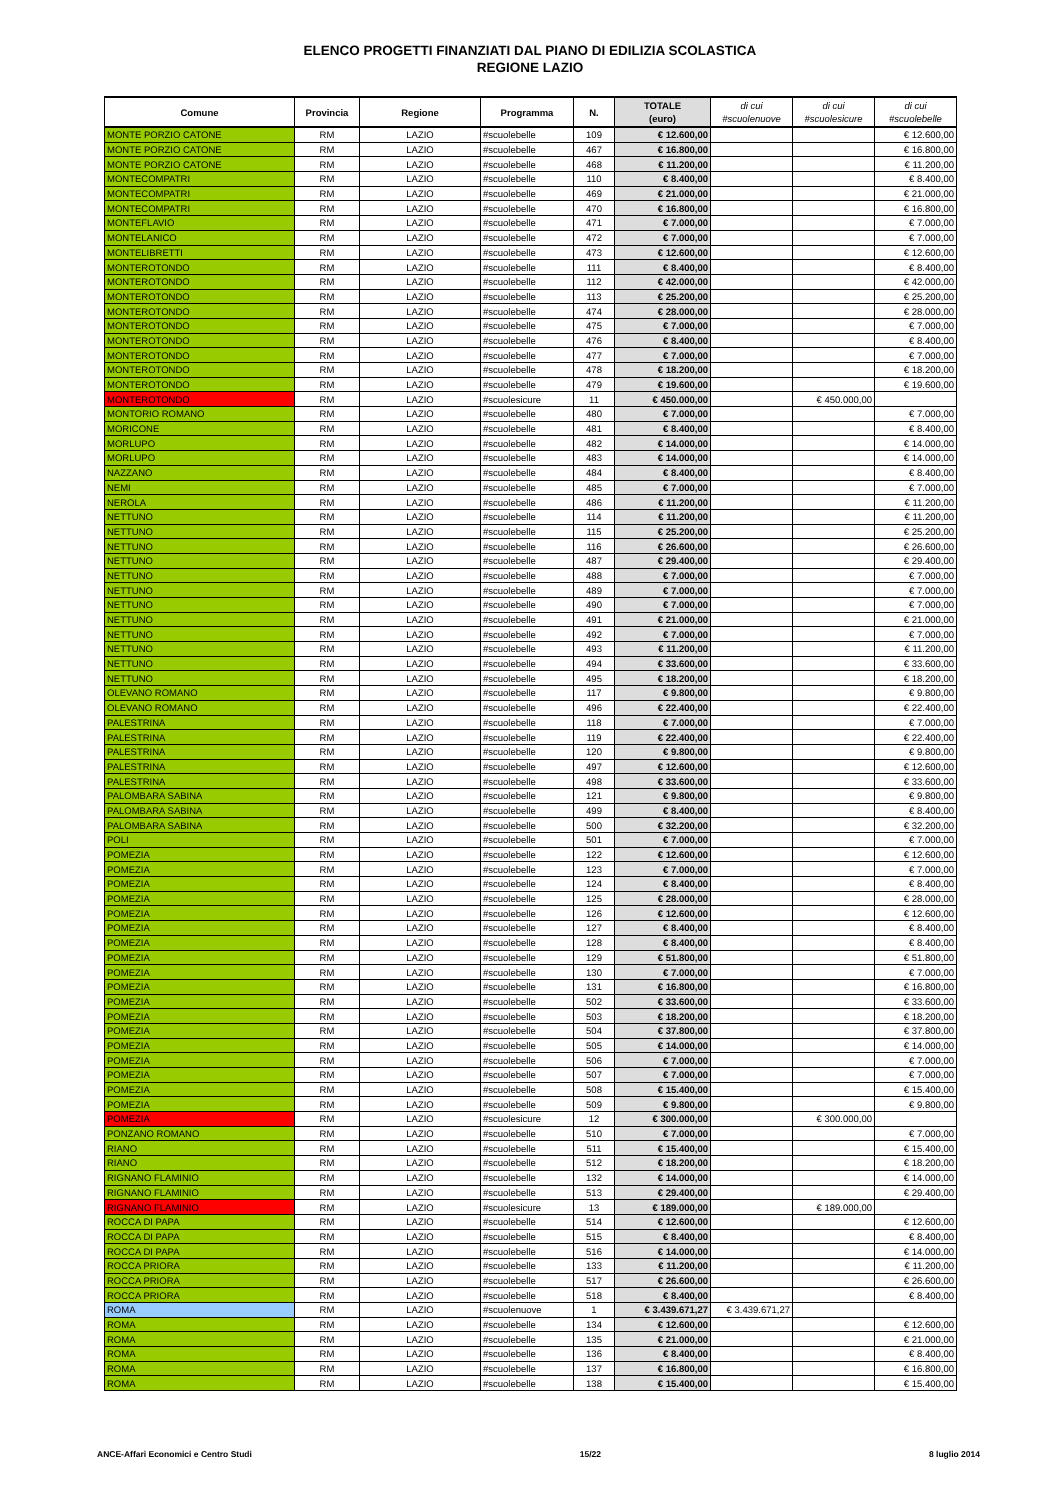ELENCO PROGETTI FINANZIATI DAL PIANO DI EDILIZIA SCOLASTICA
REGIONE LAZIO
| Comune | Provincia | Regione | Programma | N. | TOTALE (euro) | di cui #scuolenuove | di cui #scuolesicure | di cui #scuolebelle |
| --- | --- | --- | --- | --- | --- | --- | --- | --- |
| MONTE PORZIO CATONE | RM | LAZIO | #scuolebelle | 109 | € 12.600,00 | | | € 12.600,00 |
| MONTE PORZIO CATONE | RM | LAZIO | #scuolebelle | 467 | € 16.800,00 | | | € 16.800,00 |
| MONTE PORZIO CATONE | RM | LAZIO | #scuolebelle | 468 | € 11.200,00 | | | € 11.200,00 |
| MONTECOMPATRI | RM | LAZIO | #scuolebelle | 110 | € 8.400,00 | | | € 8.400,00 |
| MONTECOMPATRI | RM | LAZIO | #scuolebelle | 469 | € 21.000,00 | | | € 21.000,00 |
| MONTECOMPATRI | RM | LAZIO | #scuolebelle | 470 | € 16.800,00 | | | € 16.800,00 |
| MONTEFLAVIO | RM | LAZIO | #scuolebelle | 471 | € 7.000,00 | | | € 7.000,00 |
| MONTELANICO | RM | LAZIO | #scuolebelle | 472 | € 7.000,00 | | | € 7.000,00 |
| MONTELIBRETTI | RM | LAZIO | #scuolebelle | 473 | € 12.600,00 | | | € 12.600,00 |
| MONTEROTONDO | RM | LAZIO | #scuolebelle | 111 | € 8.400,00 | | | € 8.400,00 |
| MONTEROTONDO | RM | LAZIO | #scuolebelle | 112 | € 42.000,00 | | | € 42.000,00 |
| MONTEROTONDO | RM | LAZIO | #scuolebelle | 113 | € 25.200,00 | | | € 25.200,00 |
| MONTEROTONDO | RM | LAZIO | #scuolebelle | 474 | € 28.000,00 | | | € 28.000,00 |
| MONTEROTONDO | RM | LAZIO | #scuolebelle | 475 | € 7.000,00 | | | € 7.000,00 |
| MONTEROTONDO | RM | LAZIO | #scuolebelle | 476 | € 8.400,00 | | | € 8.400,00 |
| MONTEROTONDO | RM | LAZIO | #scuolebelle | 477 | € 7.000,00 | | | € 7.000,00 |
| MONTEROTONDO | RM | LAZIO | #scuolebelle | 478 | € 18.200,00 | | | € 18.200,00 |
| MONTEROTONDO | RM | LAZIO | #scuolebelle | 479 | € 19.600,00 | | | € 19.600,00 |
| MONTEROTONDO | RM | LAZIO | #scuolesicure | 11 | € 450.000,00 | | € 450.000,00 | |
| MONTORIO ROMANO | RM | LAZIO | #scuolebelle | 480 | € 7.000,00 | | | € 7.000,00 |
| MORICONE | RM | LAZIO | #scuolebelle | 481 | € 8.400,00 | | | € 8.400,00 |
| MORLUPO | RM | LAZIO | #scuolebelle | 482 | € 14.000,00 | | | € 14.000,00 |
| MORLUPO | RM | LAZIO | #scuolebelle | 483 | € 14.000,00 | | | € 14.000,00 |
| NAZZANO | RM | LAZIO | #scuolebelle | 484 | € 8.400,00 | | | € 8.400,00 |
| NEMI | RM | LAZIO | #scuolebelle | 485 | € 7.000,00 | | | € 7.000,00 |
| NEROLA | RM | LAZIO | #scuolebelle | 486 | € 11.200,00 | | | € 11.200,00 |
| NETTUNO | RM | LAZIO | #scuolebelle | 114 | € 11.200,00 | | | € 11.200,00 |
| NETTUNO | RM | LAZIO | #scuolebelle | 115 | € 25.200,00 | | | € 25.200,00 |
| NETTUNO | RM | LAZIO | #scuolebelle | 116 | € 26.600,00 | | | € 26.600,00 |
| NETTUNO | RM | LAZIO | #scuolebelle | 487 | € 29.400,00 | | | € 29.400,00 |
| NETTUNO | RM | LAZIO | #scuolebelle | 488 | € 7.000,00 | | | € 7.000,00 |
| NETTUNO | RM | LAZIO | #scuolebelle | 489 | € 7.000,00 | | | € 7.000,00 |
| NETTUNO | RM | LAZIO | #scuolebelle | 490 | € 7.000,00 | | | € 7.000,00 |
| NETTUNO | RM | LAZIO | #scuolebelle | 491 | € 21.000,00 | | | € 21.000,00 |
| NETTUNO | RM | LAZIO | #scuolebelle | 492 | € 7.000,00 | | | € 7.000,00 |
| NETTUNO | RM | LAZIO | #scuolebelle | 493 | € 11.200,00 | | | € 11.200,00 |
| NETTUNO | RM | LAZIO | #scuolebelle | 494 | € 33.600,00 | | | € 33.600,00 |
| NETTUNO | RM | LAZIO | #scuolebelle | 495 | € 18.200,00 | | | € 18.200,00 |
| OLEVANO ROMANO | RM | LAZIO | #scuolebelle | 117 | € 9.800,00 | | | € 9.800,00 |
| OLEVANO ROMANO | RM | LAZIO | #scuolebelle | 496 | € 22.400,00 | | | € 22.400,00 |
| PALESTRINA | RM | LAZIO | #scuolebelle | 118 | € 7.000,00 | | | € 7.000,00 |
| PALESTRINA | RM | LAZIO | #scuolebelle | 119 | € 22.400,00 | | | € 22.400,00 |
| PALESTRINA | RM | LAZIO | #scuolebelle | 120 | € 9.800,00 | | | € 9.800,00 |
| PALESTRINA | RM | LAZIO | #scuolebelle | 497 | € 12.600,00 | | | € 12.600,00 |
| PALESTRINA | RM | LAZIO | #scuolebelle | 498 | € 33.600,00 | | | € 33.600,00 |
| PALOMBARA SABINA | RM | LAZIO | #scuolebelle | 121 | € 9.800,00 | | | € 9.800,00 |
| PALOMBARA SABINA | RM | LAZIO | #scuolebelle | 499 | € 8.400,00 | | | € 8.400,00 |
| PALOMBARA SABINA | RM | LAZIO | #scuolebelle | 500 | € 32.200,00 | | | € 32.200,00 |
| POLI | RM | LAZIO | #scuolebelle | 501 | € 7.000,00 | | | € 7.000,00 |
| POMEZIA | RM | LAZIO | #scuolebelle | 122 | € 12.600,00 | | | € 12.600,00 |
| POMEZIA | RM | LAZIO | #scuolebelle | 123 | € 7.000,00 | | | € 7.000,00 |
| POMEZIA | RM | LAZIO | #scuolebelle | 124 | € 8.400,00 | | | € 8.400,00 |
| POMEZIA | RM | LAZIO | #scuolebelle | 125 | € 28.000,00 | | | € 28.000,00 |
| POMEZIA | RM | LAZIO | #scuolebelle | 126 | € 12.600,00 | | | € 12.600,00 |
| POMEZIA | RM | LAZIO | #scuolebelle | 127 | € 8.400,00 | | | € 8.400,00 |
| POMEZIA | RM | LAZIO | #scuolebelle | 128 | € 8.400,00 | | | € 8.400,00 |
| POMEZIA | RM | LAZIO | #scuolebelle | 129 | € 51.800,00 | | | € 51.800,00 |
| POMEZIA | RM | LAZIO | #scuolebelle | 130 | € 7.000,00 | | | € 7.000,00 |
| POMEZIA | RM | LAZIO | #scuolebelle | 131 | € 16.800,00 | | | € 16.800,00 |
| POMEZIA | RM | LAZIO | #scuolebelle | 502 | € 33.600,00 | | | € 33.600,00 |
| POMEZIA | RM | LAZIO | #scuolebelle | 503 | € 18.200,00 | | | € 18.200,00 |
| POMEZIA | RM | LAZIO | #scuolebelle | 504 | € 37.800,00 | | | € 37.800,00 |
| POMEZIA | RM | LAZIO | #scuolebelle | 505 | € 14.000,00 | | | € 14.000,00 |
| POMEZIA | RM | LAZIO | #scuolebelle | 506 | € 7.000,00 | | | € 7.000,00 |
| POMEZIA | RM | LAZIO | #scuolebelle | 507 | € 7.000,00 | | | € 7.000,00 |
| POMEZIA | RM | LAZIO | #scuolebelle | 508 | € 15.400,00 | | | € 15.400,00 |
| POMEZIA | RM | LAZIO | #scuolebelle | 509 | € 9.800,00 | | | € 9.800,00 |
| POMEZIA | RM | LAZIO | #scuolesicure | 12 | € 300.000,00 | | € 300.000,00 | |
| PONZANO ROMANO | RM | LAZIO | #scuolebelle | 510 | € 7.000,00 | | | € 7.000,00 |
| RIANO | RM | LAZIO | #scuolebelle | 511 | € 15.400,00 | | | € 15.400,00 |
| RIANO | RM | LAZIO | #scuolebelle | 512 | € 18.200,00 | | | € 18.200,00 |
| RIGNANO FLAMINIO | RM | LAZIO | #scuolebelle | 132 | € 14.000,00 | | | € 14.000,00 |
| RIGNANO FLAMINIO | RM | LAZIO | #scuolebelle | 513 | € 29.400,00 | | | € 29.400,00 |
| RIGNANO FLAMINIO | RM | LAZIO | #scuolesicure | 13 | € 189.000,00 | | € 189.000,00 | |
| ROCCA DI PAPA | RM | LAZIO | #scuolebelle | 514 | € 12.600,00 | | | € 12.600,00 |
| ROCCA DI PAPA | RM | LAZIO | #scuolebelle | 515 | € 8.400,00 | | | € 8.400,00 |
| ROCCA DI PAPA | RM | LAZIO | #scuolebelle | 516 | € 14.000,00 | | | € 14.000,00 |
| ROCCA PRIORA | RM | LAZIO | #scuolebelle | 133 | € 11.200,00 | | | € 11.200,00 |
| ROCCA PRIORA | RM | LAZIO | #scuolebelle | 517 | € 26.600,00 | | | € 26.600,00 |
| ROCCA PRIORA | RM | LAZIO | #scuolebelle | 518 | € 8.400,00 | | | € 8.400,00 |
| ROMA | RM | LAZIO | #scuolenuove | 1 | € 3.439.671,27 | € 3.439.671,27 | | |
| ROMA | RM | LAZIO | #scuolebelle | 134 | € 12.600,00 | | | € 12.600,00 |
| ROMA | RM | LAZIO | #scuolebelle | 135 | € 21.000,00 | | | € 21.000,00 |
| ROMA | RM | LAZIO | #scuolebelle | 136 | € 8.400,00 | | | € 8.400,00 |
| ROMA | RM | LAZIO | #scuolebelle | 137 | € 16.800,00 | | | € 16.800,00 |
| ROMA | RM | LAZIO | #scuolebelle | 138 | € 15.400,00 | | | € 15.400,00 |
ANCE-Affari Economici e Centro Studi 15/22 8 luglio 2014